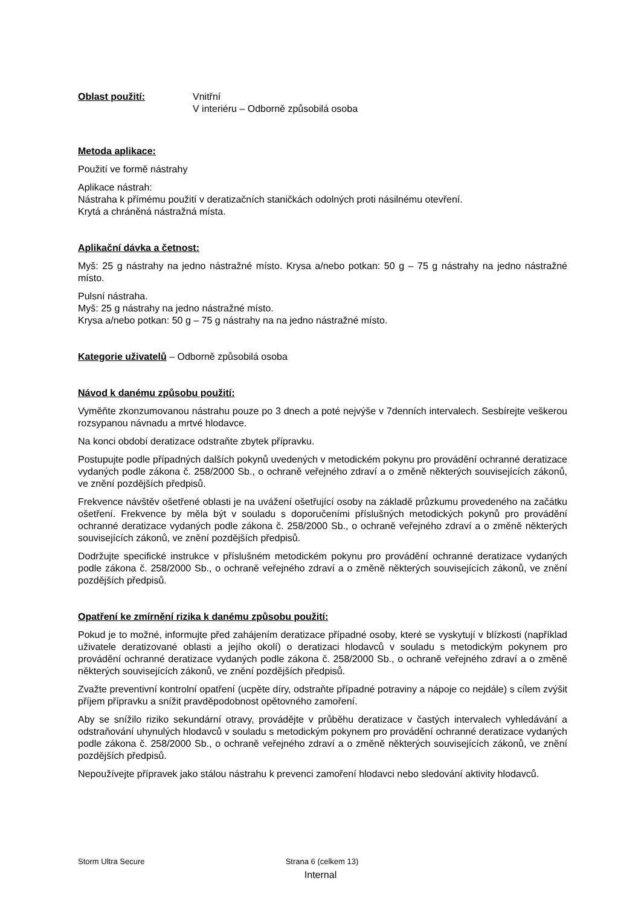Oblast použití: Vnitřní
V interiéru – Odborně způsobilá osoba
Metoda aplikace:
Použití ve formě nástrahy
Aplikace nástrah:
Nástraha k přímému použití v deratizačních staničkách odolných proti násilnému otevření.
Krytá a chráněná nástražná místa.
Aplikační dávka a četnost:
Myš: 25 g nástrahy na jedno nástražné místo. Krysa a/nebo potkan: 50 g – 75 g nástrahy na jedno nástražné místo.
Pulsní nástraha.
Myš: 25 g nástrahy na jedno nástražné místo.
Krysa a/nebo potkan: 50 g – 75 g nástrahy na na jedno nástražné místo.
Kategorie uživatelů – Odborně způsobilá osoba
Návod k danému způsobu použití:
Vyměňte zkonzumovanou nástrahu pouze po 3 dnech a poté nejvýše v 7denních intervalech. Sesbírejte veškerou rozsypanou návnadu a mrtvé hlodavce.
Na konci období deratizace odstraňte zbytek přípravku.
Postupujte podle případných dalších pokynů uvedených v metodickém pokynu pro provádění ochranné deratizace vydaných podle zákona č. 258/2000 Sb., o ochraně veřejného zdraví a o změně některých souvisejících zákonů, ve znění pozdějších předpisů.
Frekvence návštěv ošetřené oblasti je na uvážení ošetřující osoby na základě průzkumu provedeného na začátku ošetření. Frekvence by měla být v souladu s doporučeními příslušných metodických pokynů pro provádění ochranné deratizace vydaných podle zákona č. 258/2000 Sb., o ochraně veřejného zdraví a o změně některých souvisejících zákonů, ve znění pozdějších předpisů.
Dodržujte specifické instrukce v příslušném metodickém pokynu pro provádění ochranné deratizace vydaných podle zákona č. 258/2000 Sb., o ochraně veřejného zdraví a o změně některých souvisejících zákonů, ve znění pozdějších předpisů.
Opatření ke zmírnění rizika k danému způsobu použití:
Pokud je to možné, informujte před zahájením deratizace případné osoby, které se vyskytují v blízkosti (například uživatele deratizované oblasti a jejího okolí) o deratizaci hlodavců v souladu s metodickým pokynem pro provádění ochranné deratizace vydaných podle zákona č. 258/2000 Sb., o ochraně veřejného zdraví a o změně některých souvisejících zákonů, ve znění pozdějších předpisů.
Zvažte preventivní kontrolní opatření (ucpěte díry, odstraňte případné potraviny a nápoje co nejdále) s cílem zvýšit příjem přípravku a snížit pravděpodobnost opětovného zamoření.
Aby se snížilo riziko sekundární otravy, provádějte v průběhu deratizace v častých intervalech vyhledávání a odstraňování uhynulých hlodavců v souladu s metodickým pokynem pro provádění ochranné deratizace vydaných podle zákona č. 258/2000 Sb., o ochraně veřejného zdraví a o změně některých souvisejících zákonů, ve znění pozdějších předpisů.
Nepoužívejte přípravek jako stálou nástrahu k prevenci zamoření hlodavci nebo sledování aktivity hlodavců.
Storm Ultra Secure Strana 6 (celkem 13)
Internal